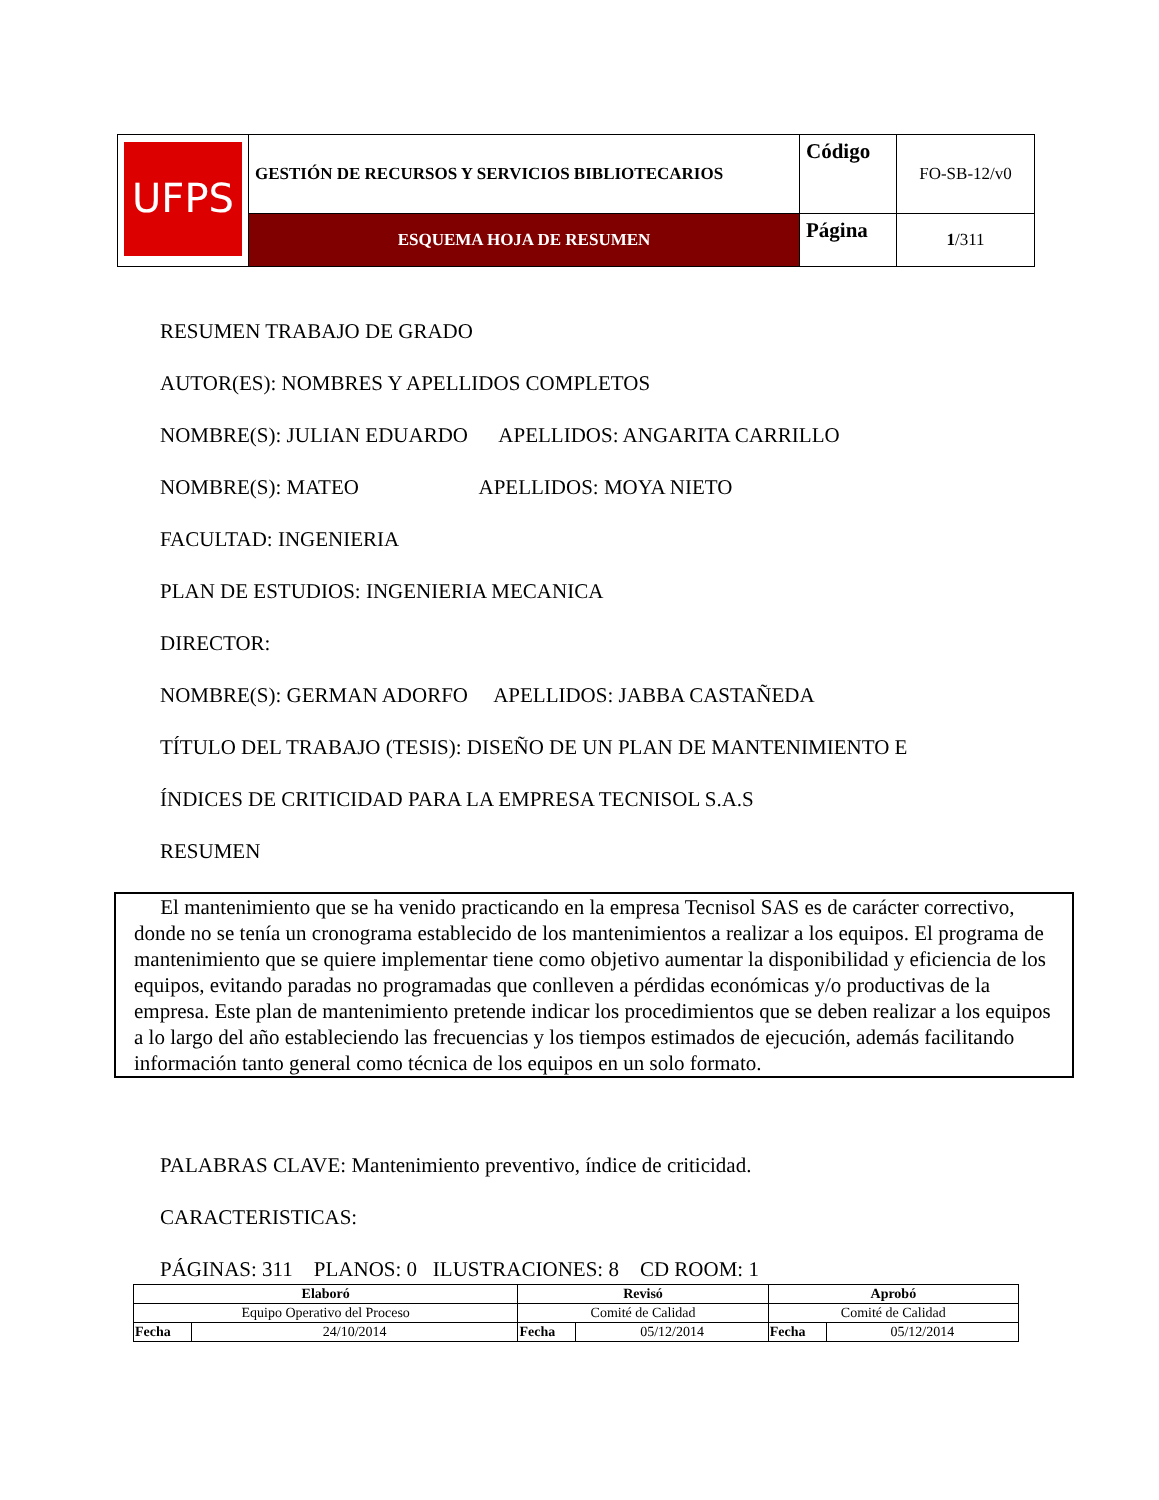| UFPS | GESTIÓN DE RECURSOS Y SERVICIOS BIBLIOTECARIOS | Código | FO-SB-12/v0 |
| | ESQUEMA HOJA DE RESUMEN | Página | 1 /311 |
RESUMEN TRABAJO DE GRADO
AUTOR(ES): NOMBRES Y APELLIDOS COMPLETOS
NOMBRE(S): JULIAN EDUARDO APELLIDOS: ANGARITA CARRILLO
NOMBRE(S): MATEO APELLIDOS: MOYA NIETO
FACULTAD: INGENIERIA
PLAN DE ESTUDIOS: INGENIERIA MECANICA
DIRECTOR:
NOMBRE(S): GERMAN ADORFO APELLIDOS: JABBA CASTAÑEDA
TÍTULO DEL TRABAJO (TESIS): DISEÑO DE UN PLAN DE MANTENIMIENTO E
ÍNDICES DE CRITICIDAD PARA LA EMPRESA TECNISOL S.A.S
RESUMEN
El mantenimiento que se ha venido practicando en la empresa Tecnisol SAS es de carácter correctivo, donde no se tenía un cronograma establecido de los mantenimientos a realizar a los equipos. El programa de mantenimiento que se quiere implementar tiene como objetivo aumentar la disponibilidad y eficiencia de los equipos, evitando paradas no programadas que conlleven a pérdidas económicas y/o productivas de la empresa. Este plan de mantenimiento pretende indicar los procedimientos que se deben realizar a los equipos a lo largo del año estableciendo las frecuencias y los tiempos estimados de ejecución, además facilitando información tanto general como técnica de los equipos en un solo formato.
PALABRAS CLAVE: Mantenimiento preventivo, índice de criticidad.
CARACTERISTICAS:
PÁGINAS: 311 PLANOS: 0 ILUSTRACIONES: 8 CD ROOM: 1
| Elaboró | | Revisó | | Aprobó | |
| --- | --- | --- | --- | --- | --- |
| Equipo Operativo del Proceso | | Comité de Calidad | | Comité de Calidad | |
| Fecha | 24/10/2014 | Fecha | 05/12/2014 | Fecha | 05/12/2014 |